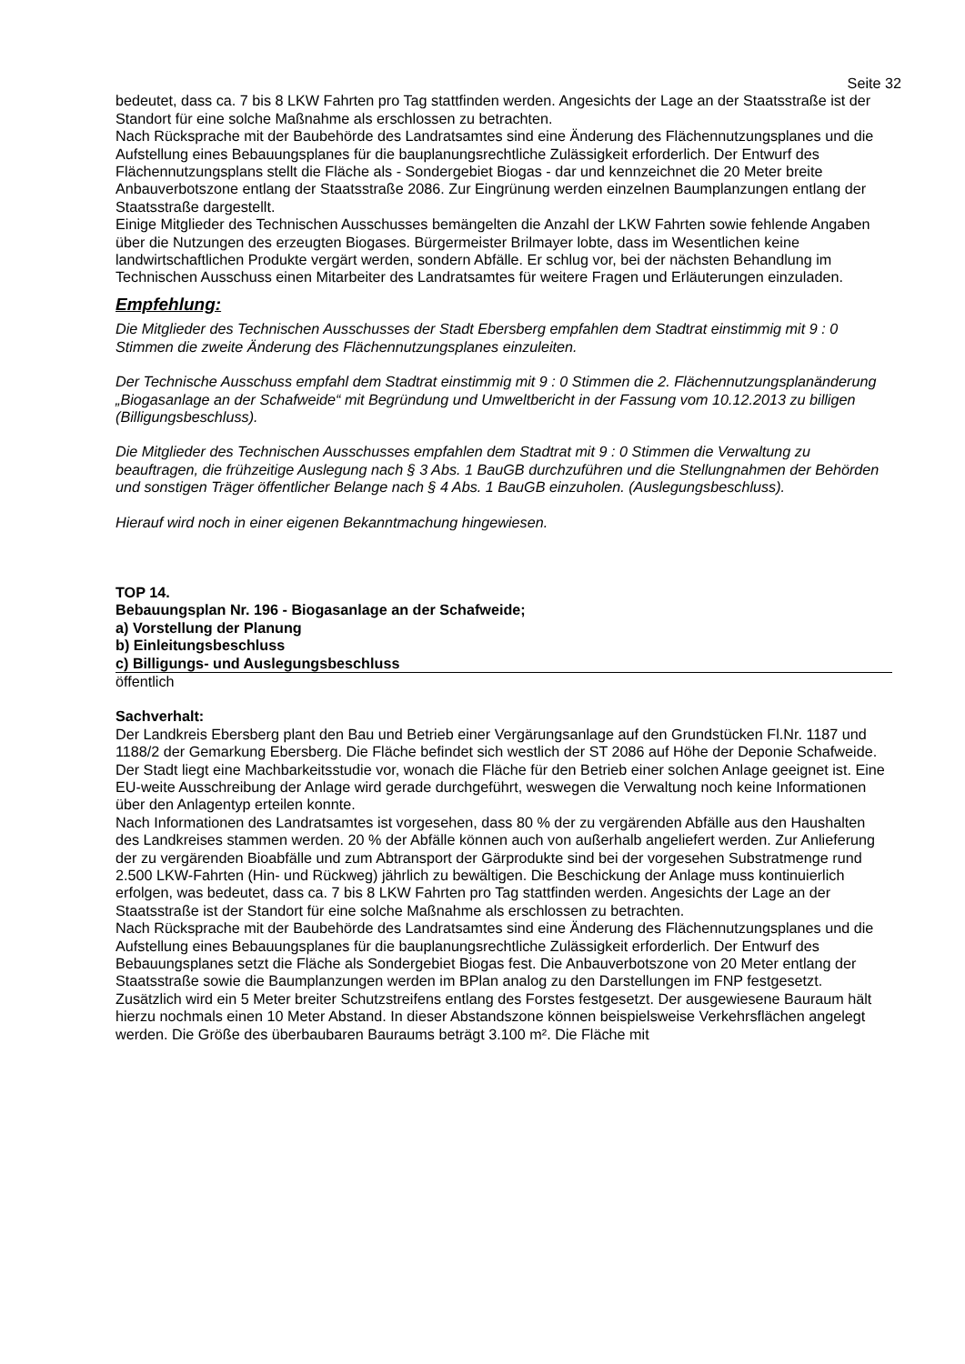Seite 32
bedeutet, dass ca. 7 bis 8 LKW Fahrten pro Tag stattfinden werden. Angesichts der Lage an der Staatsstraße ist der Standort für eine solche Maßnahme als erschlossen zu betrachten.
Nach Rücksprache mit der Baubehörde des Landratsamtes sind eine Änderung des Flächennutzungsplanes und die Aufstellung eines Bebauungsplanes für die bauplanungsrechtliche Zulässigkeit erforderlich. Der Entwurf des Flächennutzungsplans stellt die Fläche als - Sondergebiet Biogas - dar und kennzeichnet die 20 Meter breite Anbauverbotszone entlang der Staatsstraße 2086. Zur Eingrünung werden einzelnen Baumplanzungen entlang der Staatsstraße dargestellt.
Einige Mitglieder des Technischen Ausschusses bemängelten die Anzahl der LKW Fahrten sowie fehlende Angaben über die Nutzungen des erzeugten Biogases. Bürgermeister Brilmayer lobte, dass im Wesentlichen keine landwirtschaftlichen Produkte vergärt werden, sondern Abfälle. Er schlug vor, bei der nächsten Behandlung im Technischen Ausschuss einen Mitarbeiter des Landratsamtes für weitere Fragen und Erläuterungen einzuladen.
Empfehlung:
Die Mitglieder des Technischen Ausschusses der Stadt Ebersberg empfahlen dem Stadtrat einstimmig mit 9 : 0 Stimmen die zweite Änderung des Flächennutzungsplanes einzuleiten.
Der Technische Ausschuss empfahl dem Stadtrat einstimmig mit 9 : 0 Stimmen die 2. Flächennutzungsplanänderung „Biogasanlage an der Schafweide“ mit Begründung und Umweltbericht in der Fassung vom 10.12.2013 zu billigen (Billigungsbeschluss).
Die Mitglieder des Technischen Ausschusses empfahlen dem Stadtrat mit 9 : 0 Stimmen die Verwaltung zu beauftragen, die frühzeitige Auslegung nach § 3 Abs. 1 BauGB durchzuführen und die Stellungnahmen der Behörden und sonstigen Träger öffentlicher Belange nach § 4 Abs. 1 BauGB einzuholen. (Auslegungsbeschluss).
Hierauf wird noch in einer eigenen Bekanntmachung hingewiesen.
TOP 14.
Bebauungsplan Nr. 196 - Biogasanlage an der Schafweide;
a) Vorstellung der Planung
b) Einleitungsbeschluss
c) Billigungs- und Auslegungsbeschluss
öffentlich
Sachverhalt:
Der Landkreis Ebersberg plant den Bau und Betrieb einer Vergärungsanlage auf den Grundstücken Fl.Nr. 1187 und 1188/2 der Gemarkung Ebersberg. Die Fläche befindet sich westlich der ST 2086 auf Höhe der Deponie Schafweide. Der Stadt liegt eine Machbarkeitsstudie vor, wonach die Fläche für den Betrieb einer solchen Anlage geeignet ist. Eine EU-weite Ausschreibung der Anlage wird gerade durchgeführt, weswegen die Verwaltung noch keine Informationen über den Anlagentyp erteilen konnte.
Nach Informationen des Landratsamtes ist vorgesehen, dass 80 % der zu vergärenden Abfälle aus den Haushalten des Landkreises stammen werden. 20 % der Abfälle können auch von außerhalb angeliefert werden. Zur Anlieferung der zu vergärenden Bioabfälle und zum Abtransport der Gärprodukte sind bei der vorgesehen Substratmenge rund 2.500 LKW-Fahrten (Hin- und Rückweg) jährlich zu bewältigen. Die Beschickung der Anlage muss kontinuierlich erfolgen, was bedeutet, dass ca. 7 bis 8 LKW Fahrten pro Tag stattfinden werden. Angesichts der Lage an der Staatsstraße ist der Standort für eine solche Maßnahme als erschlossen zu betrachten.
Nach Rücksprache mit der Baubehörde des Landratsamtes sind eine Änderung des Flächennutzungsplanes und die Aufstellung eines Bebauungsplanes für die bauplanungsrechtliche Zulässigkeit erforderlich. Der Entwurf des Bebauungsplanes setzt die Fläche als Sondergebiet Biogas fest. Die Anbauverbotszone von 20 Meter entlang der Staatsstraße sowie die Baumplanzungen werden im BPlan analog zu den Darstellungen im FNP festgesetzt. Zusätzlich wird ein 5 Meter breiter Schutzstreifens entlang des Forstes festgesetzt. Der ausgewiesene Bauraum hält hierzu nochmals einen 10 Meter Abstand. In dieser Abstandszone können beispielsweise Verkehrsflächen angelegt werden. Die Größe des überbaubaren Bauraums beträgt 3.100 m². Die Fläche mit